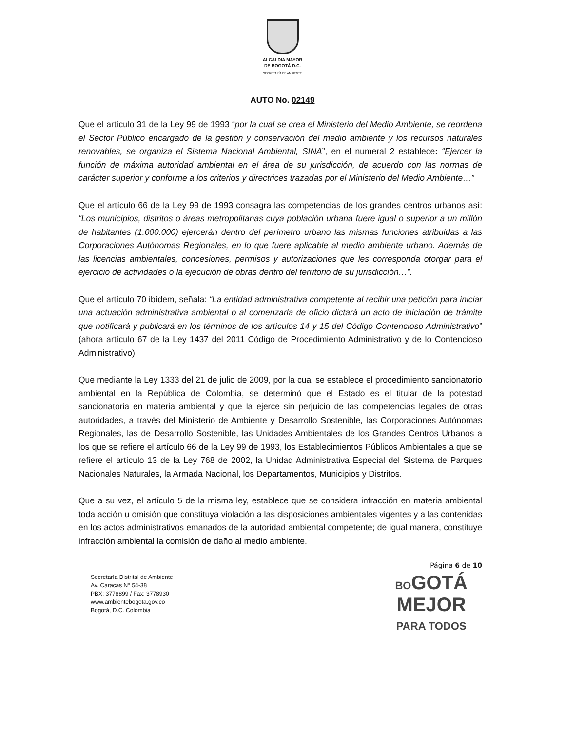ALCALDÍA MAYOR
DE BOGOTÁ D.C.
SECRETARÍA DE AMBIENTE
AUTO No. 02149
Que el artículo 31 de la Ley 99 de 1993 “por la cual se crea el Ministerio del Medio Ambiente, se reordena el Sector Público encargado de la gestión y conservación del medio ambiente y los recursos naturales renovables, se organiza el Sistema Nacional Ambiental, SINA”, en el numeral 2 establece: “Ejercer la función de máxima autoridad ambiental en el área de su jurisdicción, de acuerdo con las normas de carácter superior y conforme a los criterios y directrices trazadas por el Ministerio del Medio Ambiente…”
Que el artículo 66 de la Ley 99 de 1993 consagra las competencias de los grandes centros urbanos así: “Los municipios, distritos o áreas metropolitanas cuya población urbana fuere igual o superior a un millón de habitantes (1.000.000) ejercerán dentro del perímetro urbano las mismas funciones atribuidas a las Corporaciones Autónomas Regionales, en lo que fuere aplicable al medio ambiente urbano. Además de las licencias ambientales, concesiones, permisos y autorizaciones que les corresponda otorgar para el ejercicio de actividades o la ejecución de obras dentro del territorio de su jurisdicción…”.
Que el artículo 70 ibídem, señala: “La entidad administrativa competente al recibir una petición para iniciar una actuación administrativa ambiental o al comenzarla de oficio dictará un acto de iniciación de trámite que notificará y publicará en los términos de los artículos 14 y 15 del Código Contencioso Administrativo” (ahora artículo 67 de la Ley 1437 del 2011 Código de Procedimiento Administrativo y de lo Contencioso Administrativo).
Que mediante la Ley 1333 del 21 de julio de 2009, por la cual se establece el procedimiento sancionatorio ambiental en la República de Colombia, se determinó que el Estado es el titular de la potestad sancionatoria en materia ambiental y que la ejerce sin perjuicio de las competencias legales de otras autoridades, a través del Ministerio de Ambiente y Desarrollo Sostenible, las Corporaciones Autónomas Regionales, las de Desarrollo Sostenible, las Unidades Ambientales de los Grandes Centros Urbanos a los que se refiere el artículo 66 de la Ley 99 de 1993, los Establecimientos Públicos Ambientales a que se refiere el artículo 13 de la Ley 768 de 2002, la Unidad Administrativa Especial del Sistema de Parques Nacionales Naturales, la Armada Nacional, los Departamentos, Municipios y Distritos.
Que a su vez, el artículo 5 de la misma ley, establece que se considera infracción en materia ambiental toda acción u omisión que constituya violación a las disposiciones ambientales vigentes y a las contenidas en los actos administrativos emanados de la autoridad ambiental competente; de igual manera, constituye infracción ambiental la comisión de daño al medio ambiente.
Página 6 de 10
Secretaría Distrital de Ambiente
Av. Caracas N° 54-38
PBX: 3778899 / Fax: 3778930
www.ambientebogota.gov.co
Bogotá, D.C. Colombia
BOGOTÁ
MEJOR
PARA TODOS